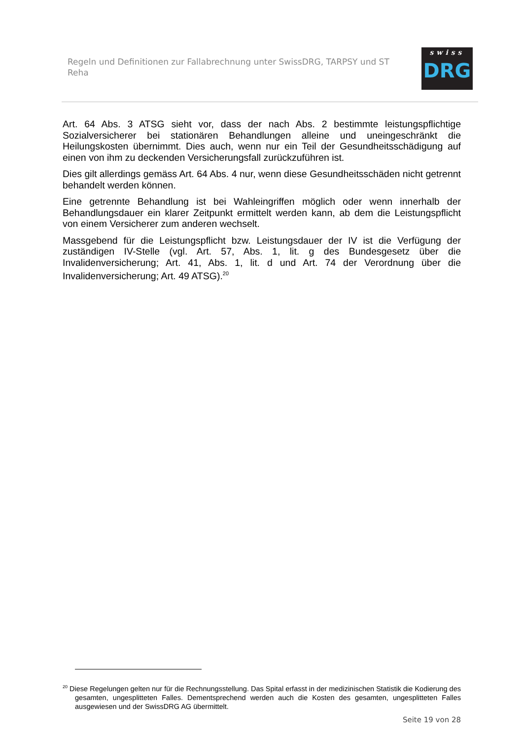Regeln und Definitionen zur Fallabrechnung unter SwissDRG, TARPSY und ST Reha
swiss
DRG
Art. 64 Abs. 3 ATSG sieht vor, dass der nach Abs. 2 bestimmte leistungspflichtige Sozialversicherer bei stationären Behandlungen alleine und uneingeschränkt die Heilungskosten übernimmt. Dies auch, wenn nur ein Teil der Gesundheitsschädigung auf einen von ihm zu deckenden Versicherungsfall zurückzuführen ist.
Dies gilt allerdings gemäss Art. 64 Abs. 4 nur, wenn diese Gesundheitsschäden nicht getrennt behandelt werden können.
Eine getrennte Behandlung ist bei Wahleingriffen möglich oder wenn innerhalb der Behandlungsdauer ein klarer Zeitpunkt ermittelt werden kann, ab dem die Leistungspflicht von einem Versicherer zum anderen wechselt.
Massgebend für die Leistungspflicht bzw. Leistungsdauer der IV ist die Verfügung der zuständigen IV-Stelle (vgl. Art. 57, Abs. 1, lit. g des Bundesgesetz über die Invalidenversicherung; Art. 41, Abs. 1, lit. d und Art. 74 der Verordnung über die Invalidenversicherung; Art. 49 ATSG).<sup>20</sup>
<sup>20</sup> Diese Regelungen gelten nur für die Rechnungsstellung. Das Spital erfasst in der medizinischen Statistik die Kodierung des gesamten, ungesplitteten Falles. Dementsprechend werden auch die Kosten des gesamten, ungesplitteten Falles ausgewiesen und der SwissDRG AG übermittelt.
Seite 19 von 28